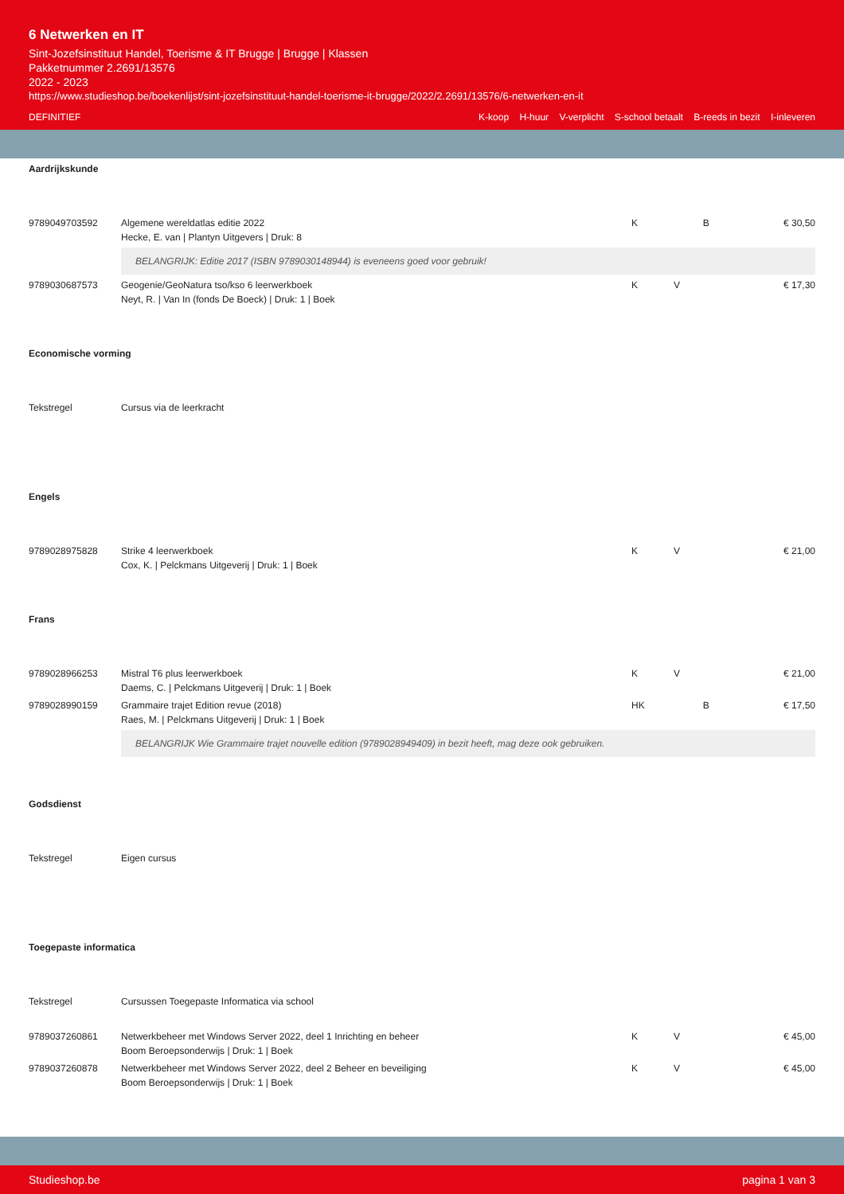6 Netwerken en IT
Sint-Jozefsinstituut Handel, Toerisme & IT Brugge | Brugge | Klassen
Pakketnummer 2.2691/13576
2022 - 2023
https://www.studieshop.be/boekenlijst/sint-jozefsinstituut-handel-toerisme-it-brugge/2022/2.2691/13576/6-netwerken-en-it
DEFINITIEF K-koop H-huur V-verplicht S-school betaalt B-reeds in bezit I-inleveren
Aardrijkskunde
| 9789049703592 | Algemene wereldatlas editie 2022 Hecke, E. van / Plantyn Uitgevers / Druk: 8 | K | B | € 30,50 |
| | BELANGRIJK: Editie 2017 (ISBN 9789030148944) is eveneens goed voor gebruik! | | | |
| 9789030687573 | Geogenie/GeoNatura tso/kso 6 leerwerkboek Neyt, R. / Van In (fonds De Boeck) / Druk: 1 / Boek | K | V | € 17,30 |
Economische vorming
| Tekstregel | Cursus via de leerkracht |
Engels
| 9789028975828 | Strike 4 leerwerkboek Cox, K. / Pelckmans Uitgeverij / Druk: 1 / Boek | K | V | € 21,00 |
Frans
| 9789028966253 | Mistral T6 plus leerwerkboek Daems, C. / Pelckmans Uitgeverij / Druk: 1 / Boek | K | V | € 21,00 |
| 9789028990159 | Grammaire trajet Edition revue (2018) Raes, M. / Pelckmans Uitgeverij / Druk: 1 / Boek | HK | B | € 17,50 |
| | BELANGRIJK Wie Grammaire trajet nouvelle edition (9789028949409) in bezit heeft, mag deze ook gebruiken. | | | |
Godsdienst
| Tekstregel | Eigen cursus |
Toegepaste informatica
| Tekstregel | Cursussen Toegepaste Informatica via school | | | |
| 9789037260861 | Netwerkbeheer met Windows Server 2022, deel 1 Inrichting en beheer Boom Beroepsonderwijs / Druk: 1 / Boek | K | V | € 45,00 |
| 9789037260878 | Netwerkbeheer met Windows Server 2022, deel 2 Beheer en beveiliging Boom Beroepsonderwijs / Druk: 1 / Boek | K | V | € 45,00 |
Studieshop.be pagina 1 van 3